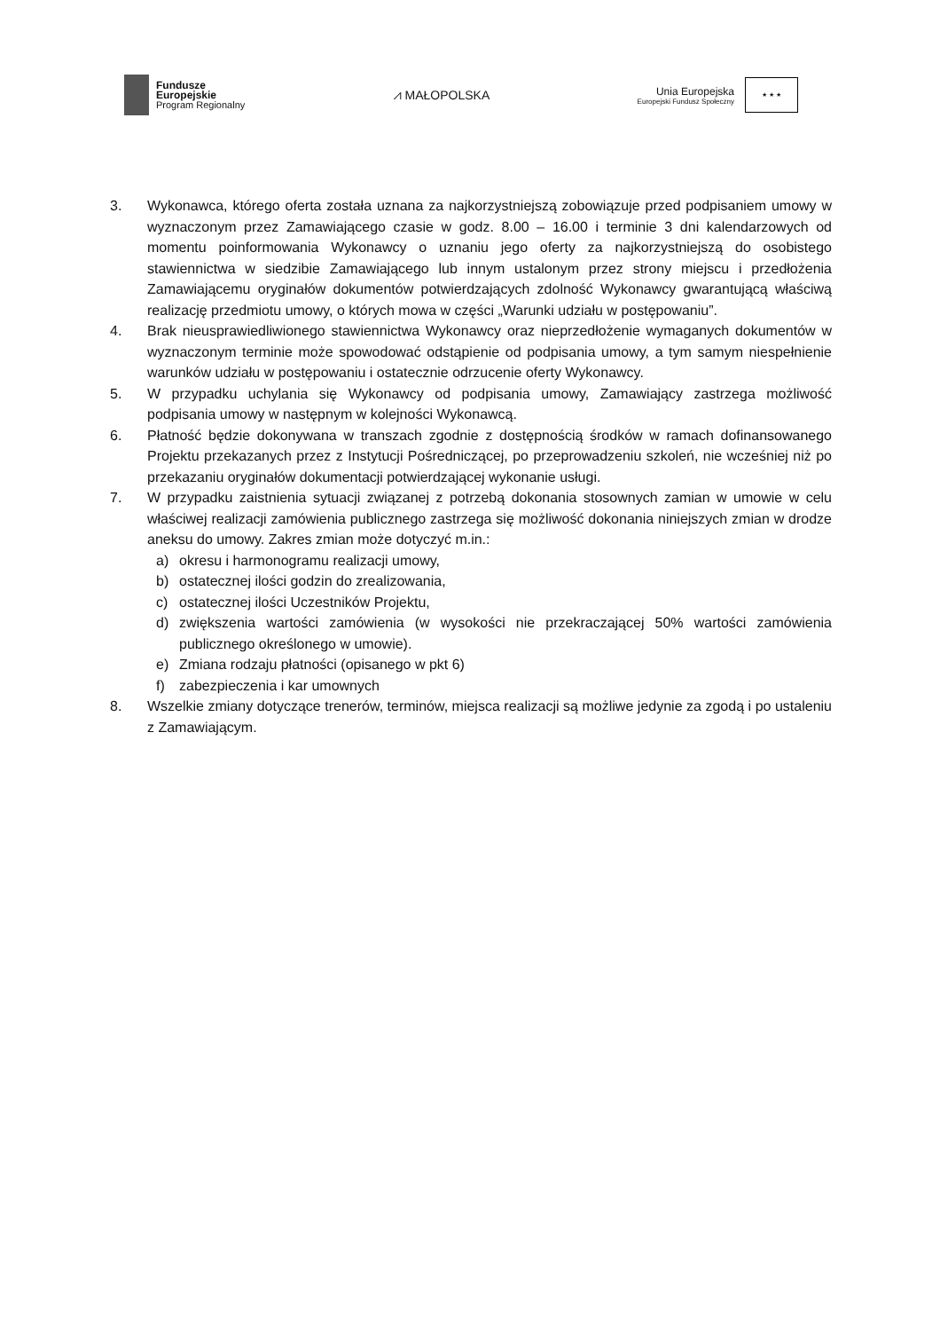Fundusze
Europejskie
Program Regionalny
⩘ MAŁOPOLSKA
Unia Europejska
Europejski Fundusz Społeczny
★ ★ ★
3. Wykonawca, którego oferta została uznana za najkorzystniejszą zobowiązuje przed podpisaniem umowy w wyznaczonym przez Zamawiającego czasie w godz. 8.00 – 16.00 i terminie 3 dni kalendarzowych od momentu poinformowania Wykonawcy o uznaniu jego oferty za najkorzystniejszą do osobistego stawiennictwa w siedzibie Zamawiającego lub innym ustalonym przez strony miejscu i przedłożenia Zamawiającemu oryginałów dokumentów potwierdzających zdolność Wykonawcy gwarantującą właściwą realizację przedmiotu umowy, o których mowa w części „Warunki udziału w postępowaniu”.
4. Brak nieusprawiedliwionego stawiennictwa Wykonawcy oraz nieprzedłożenie wymaganych dokumentów w wyznaczonym terminie może spowodować odstąpienie od podpisania umowy, a tym samym niespełnienie warunków udziału w postępowaniu i ostatecznie odrzucenie oferty Wykonawcy.
5. W przypadku uchylania się Wykonawcy od podpisania umowy, Zamawiający zastrzega możliwość podpisania umowy w następnym w kolejności Wykonawcą.
6. Płatność będzie dokonywana w transzach zgodnie z dostępnością środków w ramach dofinansowanego Projektu przekazanych przez z Instytucji Pośredniczącej, po przeprowadzeniu szkoleń, nie wcześniej niż po przekazaniu oryginałów dokumentacji potwierdzającej wykonanie usługi.
7. W przypadku zaistnienia sytuacji związanej z potrzebą dokonania stosownych zamian w umowie w celu właściwej realizacji zamówienia publicznego zastrzega się możliwość dokonania niniejszych zmian w drodze aneksu do umowy. Zakres zmian może dotyczyć m.in.:
a) okresu i harmonogramu realizacji umowy,
b) ostatecznej ilości godzin do zrealizowania,
c) ostatecznej ilości Uczestników Projektu,
d) zwiększenia wartości zamówienia (w wysokości nie przekraczającej 50% wartości zamówienia publicznego określonego w umowie).
e) Zmiana rodzaju płatności (opisanego w pkt 6)
f) zabezpieczenia i kar umownych
8. Wszelkie zmiany dotyczące trenerów, terminów, miejsca realizacji są możliwe jedynie za zgodą i po ustaleniu z Zamawiającym.